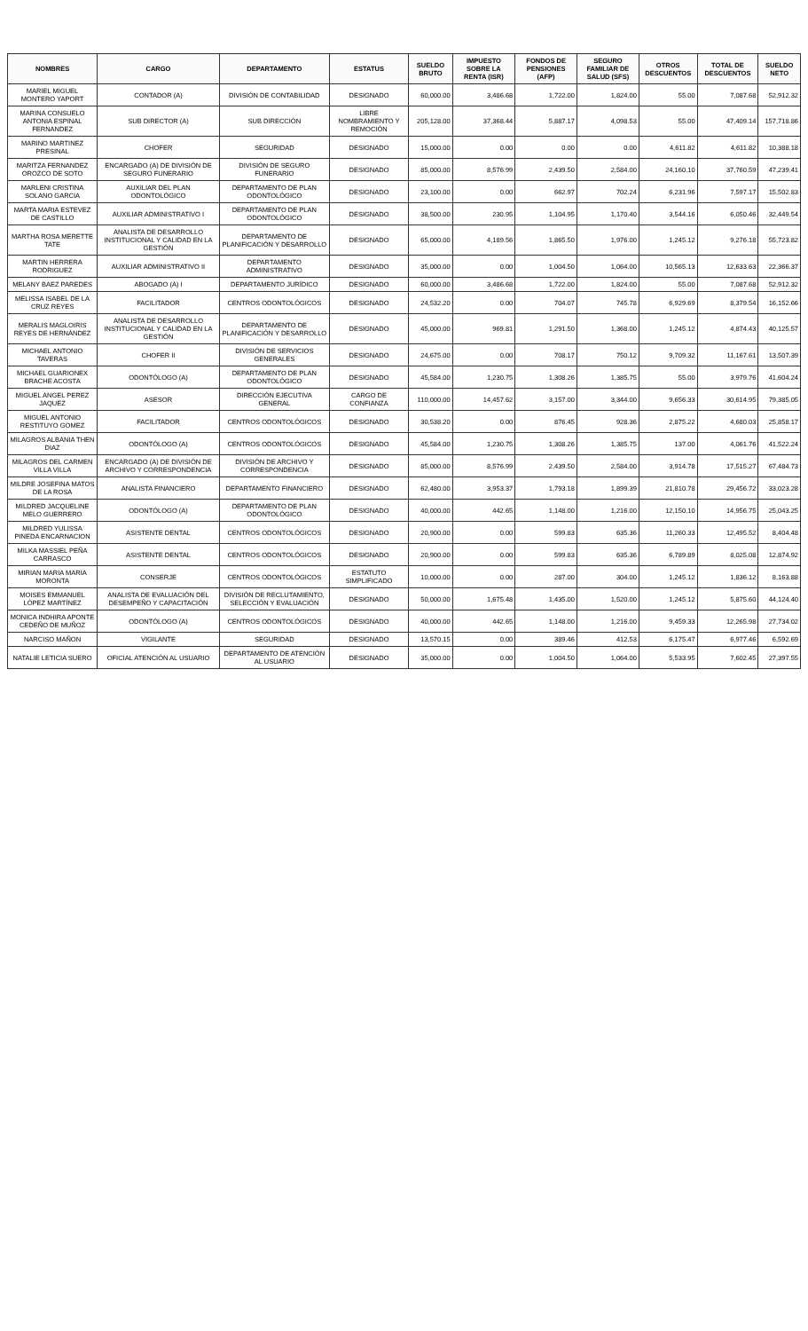| NOMBRES | CARGO | DEPARTAMENTO | ESTATUS | SUELDO BRUTO | IMPUESTO SOBRE LA RENTA (ISR) | FONDOS DE PENSIONES (AFP) | SEGURO FAMILIAR DE SALUD (SFS) | OTROS DESCUENTOS | TOTAL DE DESCUENTOS | SUELDO NETO |
| --- | --- | --- | --- | --- | --- | --- | --- | --- | --- | --- |
| MARIEL MIGUEL MONTERO YAPORT | CONTADOR (A) | DIVISIÓN DE CONTABILIDAD | DESIGNADO | 60,000.00 | 3,486.68 | 1,722.00 | 1,824.00 | 55.00 | 7,087.68 | 52,912.32 |
| MARINA CONSUELO ANTONIA ESPINAL FERNANDEZ | SUB DIRECTOR (A) | SUB DIRECCIÓN | LIBRE NOMBRAMIENTO Y REMOCIÓN | 205,128.00 | 37,368.44 | 5,887.17 | 4,098.53 | 55.00 | 47,409.14 | 157,718.86 |
| MARINO MARTINEZ PRESINAL | CHOFER | SEGURIDAD | DESIGNADO | 15,000.00 | 0.00 | 0.00 | 0.00 | 4,611.82 | 4,611.82 | 10,388.18 |
| MARITZA FERNANDEZ OROZCO DE SOTO | ENCARGADO (A) DE DIVISIÓN DE SEGURO FUNERARIO | DIVISIÓN DE SEGURO FUNERARIO | DESIGNADO | 85,000.00 | 8,576.99 | 2,439.50 | 2,584.00 | 24,160.10 | 37,760.59 | 47,239.41 |
| MARLENI CRISTINA SOLANO GARCIA | AUXILIAR DEL PLAN ODONTOLÓGICO | DEPARTAMENTO DE PLAN ODONTOLÓGICO | DESIGNADO | 23,100.00 | 0.00 | 662.97 | 702.24 | 6,231.96 | 7,597.17 | 15,502.83 |
| MARTA MARIA ESTEVEZ DE CASTILLO | AUXILIAR ADMINISTRATIVO I | DEPARTAMENTO DE PLAN ODONTOLÓGICO | DESIGNADO | 38,500.00 | 230.95 | 1,104.95 | 1,170.40 | 3,544.16 | 6,050.46 | 32,449.54 |
| MARTHA ROSA MERETTE TATE | ANALISTA DE DESARROLLO INSTITUCIONAL Y CALIDAD EN LA GESTIÓN | DEPARTAMENTO DE PLANIFICACIÓN Y DESARROLLO | DESIGNADO | 65,000.00 | 4,189.56 | 1,865.50 | 1,976.00 | 1,245.12 | 9,276.18 | 55,723.82 |
| MARTIN HERRERA RODRIGUEZ | AUXILIAR ADMINISTRATIVO II | DEPARTAMENTO ADMINISTRATIVO | DESIGNADO | 35,000.00 | 0.00 | 1,004.50 | 1,064.00 | 10,565.13 | 12,633.63 | 22,366.37 |
| MELANY BAEZ PAREDES | ABOGADO (A) I | DEPARTAMENTO JURÍDICO | DESIGNADO | 60,000.00 | 3,486.68 | 1,722.00 | 1,824.00 | 55.00 | 7,087.68 | 52,912.32 |
| MELISSA ISABEL DE LA CRUZ REYES | FACILITADOR | CENTROS ODONTOLÓGICOS | DESIGNADO | 24,532.20 | 0.00 | 704.07 | 745.78 | 6,929.69 | 8,379.54 | 16,152.66 |
| MERALIS MAGLOIRIS REYES DE HERNÁNDEZ | ANALISTA DE DESARROLLO INSTITUCIONAL Y CALIDAD EN LA GESTIÓN | DEPARTAMENTO DE PLANIFICACIÓN Y DESARROLLO | DESIGNADO | 45,000.00 | 969.81 | 1,291.50 | 1,368.00 | 1,245.12 | 4,874.43 | 40,125.57 |
| MICHAEL ANTONIO TAVERAS | CHOFER II | DIVISIÓN DE SERVICIOS GENERALES | DESIGNADO | 24,675.00 | 0.00 | 708.17 | 750.12 | 9,709.32 | 11,167.61 | 13,507.39 |
| MICHAEL GUARIONEX BRACHE ACOSTA | ODONTÓLOGO (A) | DEPARTAMENTO DE PLAN ODONTOLÓGICO | DESIGNADO | 45,584.00 | 1,230.75 | 1,308.26 | 1,385.75 | 55.00 | 3,979.76 | 41,604.24 |
| MIGUEL ANGEL PEREZ JAQUEZ | ASESOR | DIRECCIÓN EJECUTIVA GENERAL | CARGO DE CONFIANZA | 110,000.00 | 14,457.62 | 3,157.00 | 3,344.00 | 9,656.33 | 30,614.95 | 79,385.05 |
| MIGUEL ANTONIO RESTITUYO GOMEZ | FACILITADOR | CENTROS ODONTOLÓGICOS | DESIGNADO | 30,538.20 | 0.00 | 876.45 | 928.36 | 2,875.22 | 4,680.03 | 25,858.17 |
| MILAGROS ALBANIA THEN DIAZ | ODONTÓLOGO (A) | CENTROS ODONTOLÓGICOS | DESIGNADO | 45,584.00 | 1,230.75 | 1,308.26 | 1,385.75 | 137.00 | 4,061.76 | 41,522.24 |
| MILAGROS DEL CARMEN VILLA VILLA | ENCARGADO (A) DE DIVISIÓN DE ARCHIVO Y CORRESPONDENCIA | DIVISIÓN DE ARCHIVO Y CORRESPONDENCIA | DESIGNADO | 85,000.00 | 8,576.99 | 2,439.50 | 2,584.00 | 3,914.78 | 17,515.27 | 67,484.73 |
| MILDRE JOSEFINA MATOS DE LA ROSA | ANALISTA FINANCIERO | DEPARTAMENTO FINANCIERO | DESIGNADO | 62,480.00 | 3,953.37 | 1,793.18 | 1,899.39 | 21,810.78 | 29,456.72 | 33,023.28 |
| MILDRED JACQUELINE MELO GUERRERO | ODONTÓLOGO (A) | DEPARTAMENTO DE PLAN ODONTOLÓGICO | DESIGNADO | 40,000.00 | 442.65 | 1,148.00 | 1,216.00 | 12,150.10 | 14,956.75 | 25,043.25 |
| MILDRED YULISSA PINEDA ENCARNACION | ASISTENTE DENTAL | CENTROS ODONTOLÓGICOS | DESIGNADO | 20,900.00 | 0.00 | 599.83 | 635.36 | 11,260.33 | 12,495.52 | 8,404.48 |
| MILKA MASSIEL PEÑA CARRASCO | ASISTENTE DENTAL | CENTROS ODONTOLÓGICOS | DESIGNADO | 20,900.00 | 0.00 | 599.83 | 635.36 | 6,789.89 | 8,025.08 | 12,874.92 |
| MIRIAN MARIA MARIA MORONTA | CONSERJE | CENTROS ODONTOLÓGICOS | ESTATUTO SIMPLIFICADO | 10,000.00 | 0.00 | 287.00 | 304.00 | 1,245.12 | 1,836.12 | 8,163.88 |
| MOISES EMMANUEL LÓPEZ MARTÍNEZ | ANALISTA DE EVALUACIÓN DEL DESEMPEÑO Y CAPACITACIÓN | DIVISIÓN DE RECLUTAMIENTO, SELECCIÓN Y EVALUACIÓN | DESIGNADO | 50,000.00 | 1,675.48 | 1,435.00 | 1,520.00 | 1,245.12 | 5,875.60 | 44,124.40 |
| MONICA INDHIRA APONTE CEDEÑO DE MUÑOZ | ODONTÓLOGO (A) | CENTROS ODONTOLÓGICOS | DESIGNADO | 40,000.00 | 442.65 | 1,148.00 | 1,216.00 | 9,459.33 | 12,265.98 | 27,734.02 |
| NARCISO MAÑON | VIGILANTE | SEGURIDAD | DESIGNADO | 13,570.15 | 0.00 | 389.46 | 412.53 | 6,175.47 | 6,977.46 | 6,592.69 |
| NATALIE LETICIA SUERO | OFICIAL ATENCIÓN AL USUARIO | DEPARTAMENTO DE ATENCIÓN AL USUARIO | DESIGNADO | 35,000.00 | 0.00 | 1,004.50 | 1,064.00 | 5,533.95 | 7,602.45 | 27,397.55 |